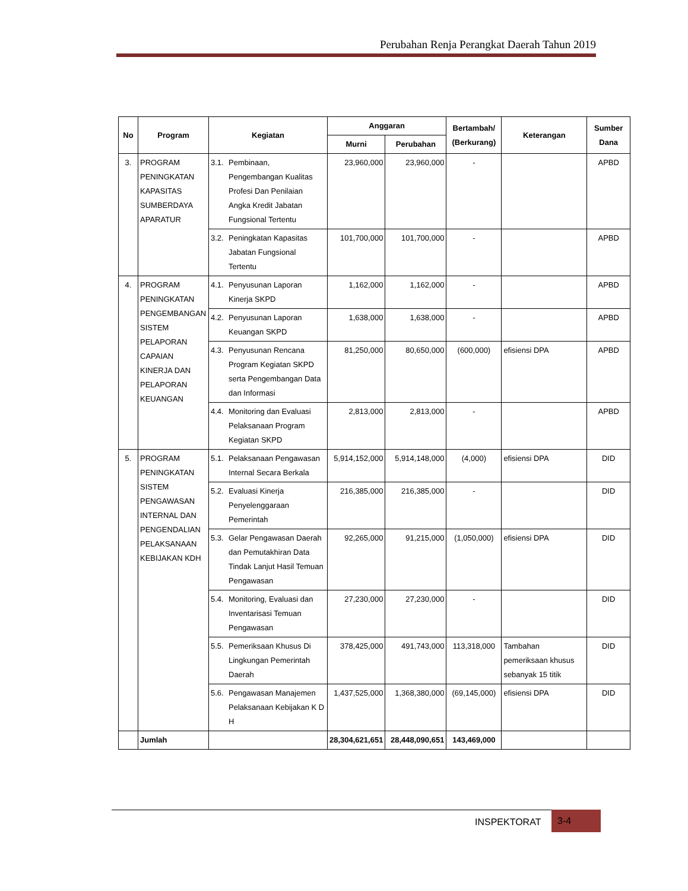Perubahan Renja Perangkat Daerah Tahun 2019
| No | Program | Kegiatan | Anggaran | | Bertambah/ (Berkurang) | Keterangan | Sumber Dana |
| --- | --- | --- | --- | --- | --- | --- | --- |
| | | | Murni | Perubahan | | | |
| 3. | PROGRAM PENINGKATAN KAPASITAS SUMBERDAYA APARATUR | 3.1. Pembinaan, Pengembangan Kualitas Profesi Dan Penilaian Angka Kredit Jabatan Fungsional Tertentu | 23,960,000 | 23,960,000 | - | | APBD |
| | | 3.2. Peningkatan Kapasitas Jabatan Fungsional Tertentu | 101,700,000 | 101,700,000 | - | | APBD |
| 4. | PROGRAM PENINGKATAN PENGEMBANGAN SISTEM PELAPORAN CAPAIAN KINERJA DAN PELAPORAN KEUANGAN | 4.1. Penyusunan Laporan Kinerja SKPD | 1,162,000 | 1,162,000 | - | | APBD |
| | | 4.2. Penyusunan Laporan Keuangan SKPD | 1,638,000 | 1,638,000 | - | | APBD |
| | | 4.3. Penyusunan Rencana Program Kegiatan SKPD serta Pengembangan Data dan Informasi | 81,250,000 | 80,650,000 | (600,000) | efisiensi DPA | APBD |
| | | 4.4. Monitoring dan Evaluasi Pelaksanaan Program Kegiatan SKPD | 2,813,000 | 2,813,000 | - | | APBD |
| 5. | PROGRAM PENINGKATAN SISTEM PENGAWASAN INTERNAL DAN PENGENDALIAN PELAKSANAAN KEBIJAKAN KDH | 5.1. Pelaksanaan Pengawasan Internal Secara Berkala | 5,914,152,000 | 5,914,148,000 | (4,000) | efisiensi DPA | DID |
| | | 5.2. Evaluasi Kinerja Penyelenggaraan Pemerintah | 216,385,000 | 216,385,000 | - | | DID |
| | | 5.3. Gelar Pengawasan Daerah dan Pemutakhiran Data Tindak Lanjut Hasil Temuan Pengawasan | 92,265,000 | 91,215,000 | (1,050,000) | efisiensi DPA | DID |
| | | 5.4. Monitoring, Evaluasi dan Inventarisasi Temuan Pengawasan | 27,230,000 | 27,230,000 | - | | DID |
| | | 5.5. Pemeriksaan Khusus Di Lingkungan Pemerintah Daerah | 378,425,000 | 491,743,000 | 113,318,000 | Tambahan pemeriksaan khusus sebanyak 15 titik | DID |
| | | 5.6. Pengawasan Manajemen Pelaksanaan Kebijakan K D H | 1,437,525,000 | 1,368,380,000 | (69,145,000) | efisiensi DPA | DID |
| | Jumlah | | 28,304,621,651 | 28,448,090,651 | 143,469,000 | | |
INSPEKTORAT
3-4